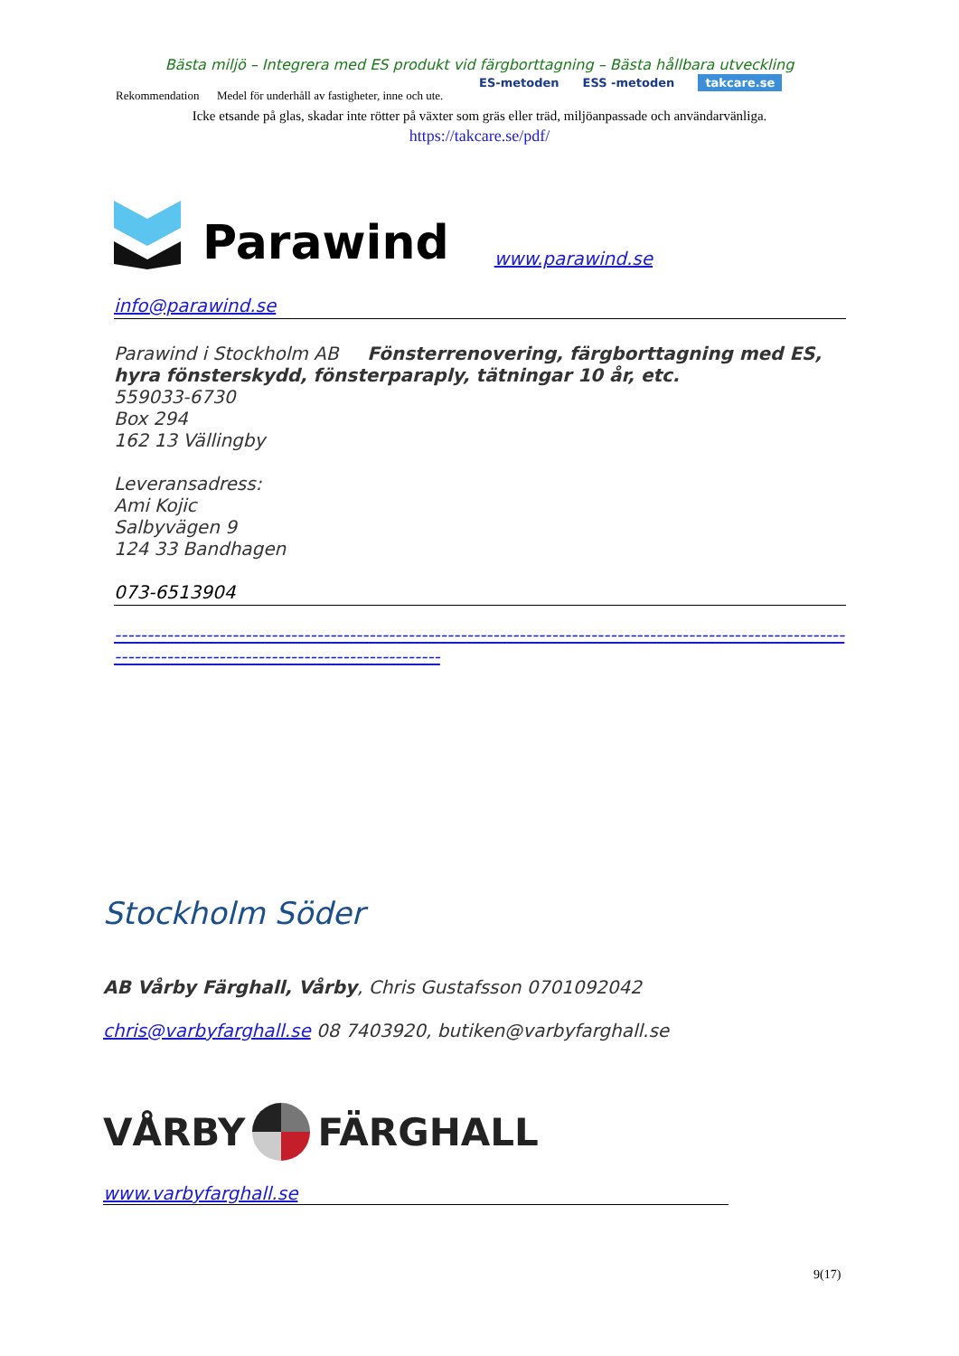Bästa miljö – Integrera med ES produkt vid färgborttagning – Bästa hållbara utveckling
Rekommendation Medel för underhåll av fastigheter, inne och ute.
ES-metoden ESS -metoden takcare.se
Icke etsande på glas, skadar inte rötter på växter som gräs eller träd, miljöanpassade och användarvänliga.
https://takcare.se/pdf/
Parawind www.parawind.se
info@parawind.se
Parawind i Stockholm AB Fönsterrenovering, färgborttagning med ES, hyra fönsterskydd, fönsterparaply, tätningar 10 år, etc.
559033-6730
Box 294
162 13 Vällingby
Leveransadress:
Ami Kojic
Salbyvägen 9
124 33 Bandhagen
073-6513904
------------------------------------------------------------------------------------------------------------------------------------------------------------------
Stockholm Söder
AB Vårby Färghall, Vårby, Chris Gustafsson 0701092042
chris@varbyfarghall.se 08 7403920, butiken@varbyfarghall.se
VÅRBY FÄRGHALL
www.varbyfarghall.se
9(17)